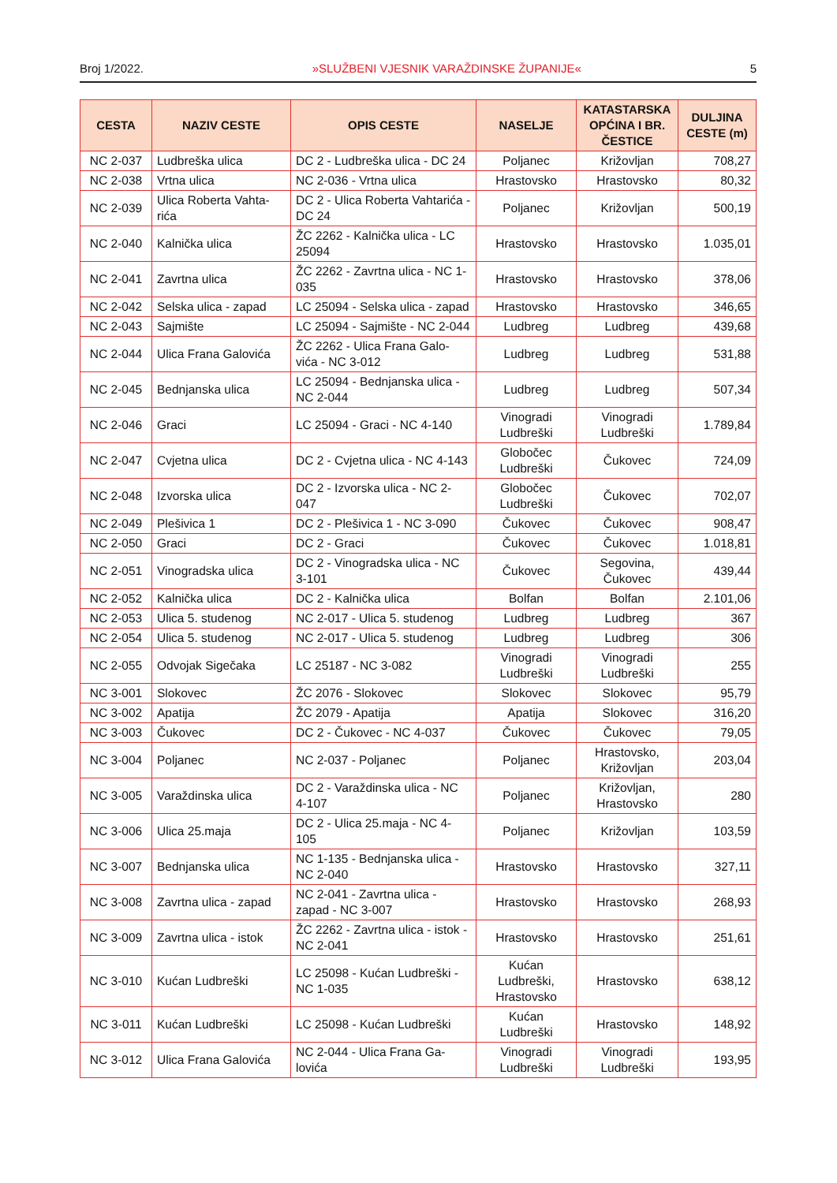Broj 1/2022. »SLUŽBENI VJESNIK VARAŽDINSKE ŽUPANIJE« 5
| CESTA | NAZIV CESTE | OPIS CESTE | NASELJE | KATASTARSKA OPĆINA I BR. ČESTICE | DULJINA CESTE (m) |
| --- | --- | --- | --- | --- | --- |
| NC 2-037 | Ludbreška ulica | DC 2 - Ludbreška ulica - DC 24 | Poljanec | Križovljan | 708,27 |
| NC 2-038 | Vrtna ulica | NC 2-036 - Vrtna ulica | Hrastovsko | Hrastovsko | 80,32 |
| NC 2-039 | Ulica Roberta Vahta-rića | DC 2 - Ulica Roberta Vahtarića - DC 24 | Poljanec | Križovljan | 500,19 |
| NC 2-040 | Kalnička ulica | ŽC 2262 - Kalnička ulica - LC 25094 | Hrastovsko | Hrastovsko | 1.035,01 |
| NC 2-041 | Zavrtna ulica | ŽC 2262 - Zavrtna ulica - NC 1-035 | Hrastovsko | Hrastovsko | 378,06 |
| NC 2-042 | Selska ulica - zapad | LC 25094 - Selska ulica - zapad | Hrastovsko | Hrastovsko | 346,65 |
| NC 2-043 | Sajmište | LC 25094 - Sajmište - NC 2-044 | Ludbreg | Ludbreg | 439,68 |
| NC 2-044 | Ulica Frana Galovića | ŽC 2262 - Ulica Frana Galo-vića - NC 3-012 | Ludbreg | Ludbreg | 531,88 |
| NC 2-045 | Bednjanska ulica | LC 25094 - Bednjanska ulica - NC 2-044 | Ludbreg | Ludbreg | 507,34 |
| NC 2-046 | Graci | LC 25094 - Graci - NC 4-140 | Vinogradi Ludbreški | Vinogradi Ludbreški | 1.789,84 |
| NC 2-047 | Cvjetna ulica | DC 2 - Cvjetna ulica - NC 4-143 | Globočec Ludbreški | Čukovec | 724,09 |
| NC 2-048 | Izvorska ulica | DC 2 - Izvorska ulica - NC 2-047 | Globočec Ludbreški | Čukovec | 702,07 |
| NC 2-049 | Plešivica 1 | DC 2 - Plešivica 1 - NC 3-090 | Čukovec | Čukovec | 908,47 |
| NC 2-050 | Graci | DC 2 - Graci | Čukovec | Čukovec | 1.018,81 |
| NC 2-051 | Vinogradska ulica | DC 2 - Vinogradska ulica - NC 3-101 | Čukovec | Segovina, Čukovec | 439,44 |
| NC 2-052 | Kalnička ulica | DC 2 - Kalnička ulica | Bolfan | Bolfan | 2.101,06 |
| NC 2-053 | Ulica 5. studenog | NC 2-017 - Ulica 5. studenog | Ludbreg | Ludbreg | 367 |
| NC 2-054 | Ulica 5. studenog | NC 2-017 - Ulica 5. studenog | Ludbreg | Ludbreg | 306 |
| NC 2-055 | Odvojak Sigečaka | LC 25187 - NC 3-082 | Vinogradi Ludbreški | Vinogradi Ludbreški | 255 |
| NC 3-001 | Slokovec | ŽC 2076 - Slokovec | Slokovec | Slokovec | 95,79 |
| NC 3-002 | Apatija | ŽC 2079 - Apatija | Apatija | Slokovec | 316,20 |
| NC 3-003 | Čukovec | DC 2 - Čukovec - NC 4-037 | Čukovec | Čukovec | 79,05 |
| NC 3-004 | Poljanec | NC 2-037 - Poljanec | Poljanec | Hrastovsko, Križovljan | 203,04 |
| NC 3-005 | Varaždinska ulica | DC 2 - Varaždinska ulica - NC 4-107 | Poljanec | Križovljan, Hrastovsko | 280 |
| NC 3-006 | Ulica 25.maja | DC 2 - Ulica 25.maja - NC 4-105 | Poljanec | Križovljan | 103,59 |
| NC 3-007 | Bednjanska ulica | NC 1-135 - Bednjanska ulica - NC 2-040 | Hrastovsko | Hrastovsko | 327,11 |
| NC 3-008 | Zavrtna ulica - zapad | NC 2-041 - Zavrtna ulica - zapad - NC 3-007 | Hrastovsko | Hrastovsko | 268,93 |
| NC 3-009 | Zavrtna ulica - istok | ŽC 2262 - Zavrtna ulica - istok - NC 2-041 | Hrastovsko | Hrastovsko | 251,61 |
| NC 3-010 | Kućan Ludbreški | LC 25098 - Kućan Ludbreški - NC 1-035 | Kućan Ludbreški, Hrastovsko | Hrastovsko | 638,12 |
| NC 3-011 | Kućan Ludbreški | LC 25098 - Kućan Ludbreški | Kućan Ludbreški | Hrastovsko | 148,92 |
| NC 3-012 | Ulica Frana Galovića | NC 2-044 - Ulica Frana Ga-lovića | Vinogradi Ludbreški | Vinogradi Ludbreški | 193,95 |